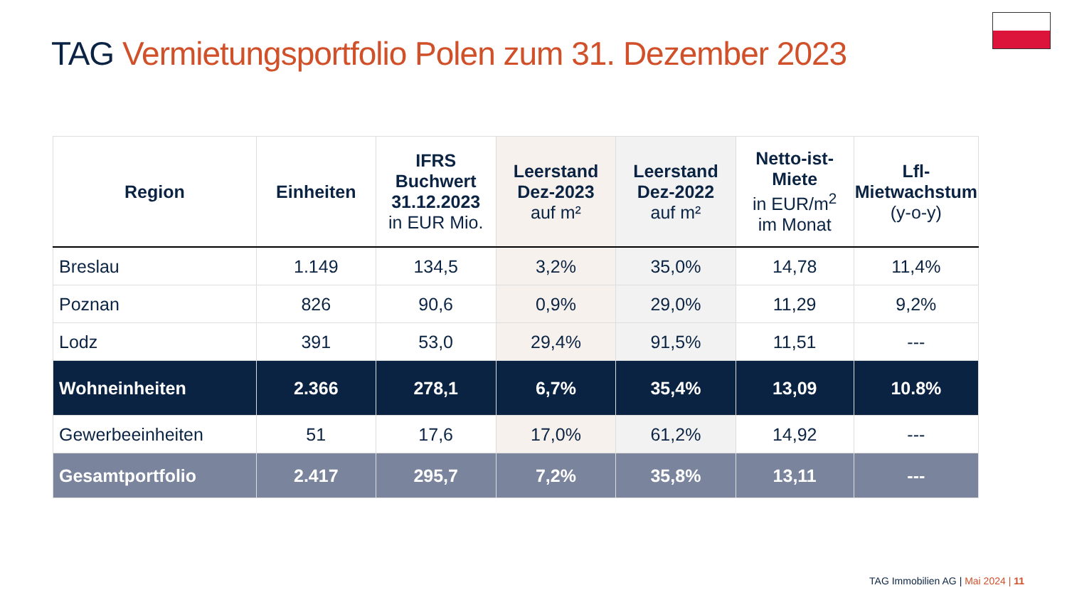TAG Vermietungsportfolio Polen zum 31. Dezember 2023
| Region | Einheiten | IFRS Buchwert 31.12.2023 in EUR Mio. | Leerstand Dez-2023 auf m² | Leerstand Dez-2022 auf m² | Netto-ist-Miete in EUR/m<sup>2</sup> im Monat | Lfl-Mietwachstum (y-o-y) |
| --- | --- | --- | --- | --- | --- | --- |
| Breslau | 1.149 | 134,5 | 3,2% | 35,0% | 14,78 | 11,4% |
| Poznan | 826 | 90,6 | 0,9% | 29,0% | 11,29 | 9,2% |
| Lodz | 391 | 53,0 | 29,4% | 91,5% | 11,51 | --- |
| Wohneinheiten | 2.366 | 278,1 | 6,7% | 35,4% | 13,09 | 10.8% |
| Gewerbeeinheiten | 51 | 17,6 | 17,0% | 61,2% | 14,92 | --- |
| Gesamtportfolio | 2.417 | 295,7 | 7,2% | 35,8% | 13,11 | --- |
TAG Immobilien AG | Mai 2024 | 11